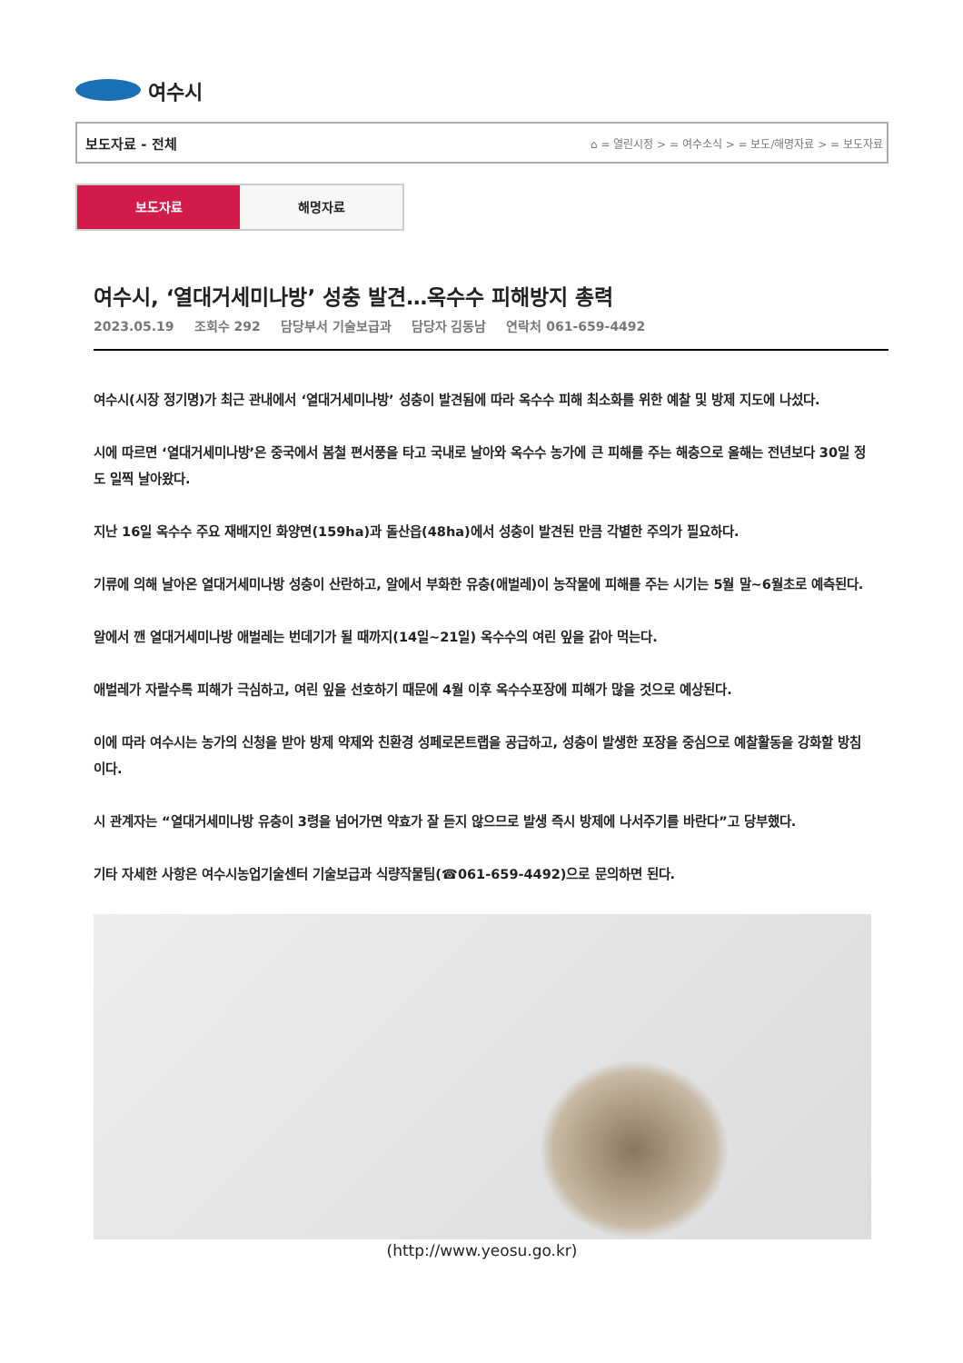여수시
보도자료 - 전체 ⌂ = 열린시정 > = 여수소식 > = 보도/해명자료 > = 보도자료
보도자료 해명자료
여수시, ‘열대거세미나방’ 성충 발견…옥수수 피해방지 총력
2023.05.19 조회수 292 담당부서 기술보급과 담당자 김동남 연락처 061-659-4492
여수시(시장 정기명)가 최근 관내에서 ‘열대거세미나방’ 성충이 발견됨에 따라 옥수수 피해 최소화를 위한 예찰 및 방제 지도에 나섰다.
시에 따르면 ‘열대거세미나방’은 중국에서 봄철 편서풍을 타고 국내로 날아와 옥수수 농가에 큰 피해를 주는 해충으로 올해는 전년보다 30일 정도 일찍 날아왔다.
지난 16일 옥수수 주요 재배지인 화양면(159ha)과 돌산읍(48ha)에서 성충이 발견된 만큼 각별한 주의가 필요하다.
기류에 의해 날아온 열대거세미나방 성충이 산란하고, 알에서 부화한 유충(애벌레)이 농작물에 피해를 주는 시기는 5월 말~6월초로 예측된다.
알에서 깬 열대거세미나방 애벌레는 번데기가 될 때까지(14일~21일) 옥수수의 여린 잎을 갉아 먹는다.
애벌레가 자랄수록 피해가 극심하고, 여린 잎을 선호하기 때문에 4월 이후 옥수수포장에 피해가 많을 것으로 예상된다.
이에 따라 여수시는 농가의 신청을 받아 방제 약제와 친환경 성페로몬트랩을 공급하고, 성충이 발생한 포장을 중심으로 예찰활동을 강화할 방침이다.
시 관계자는 “열대거세미나방 유충이 3령을 넘어가면 약효가 잘 듣지 않으므로 발생 즉시 방제에 나서주기를 바란다”고 당부했다.
기타 자세한 사항은 여수시농업기술센터 기술보급과 식량작물팀(☎061-659-4492)으로 문의하면 된다.
(http://www.yeosu.go.kr)